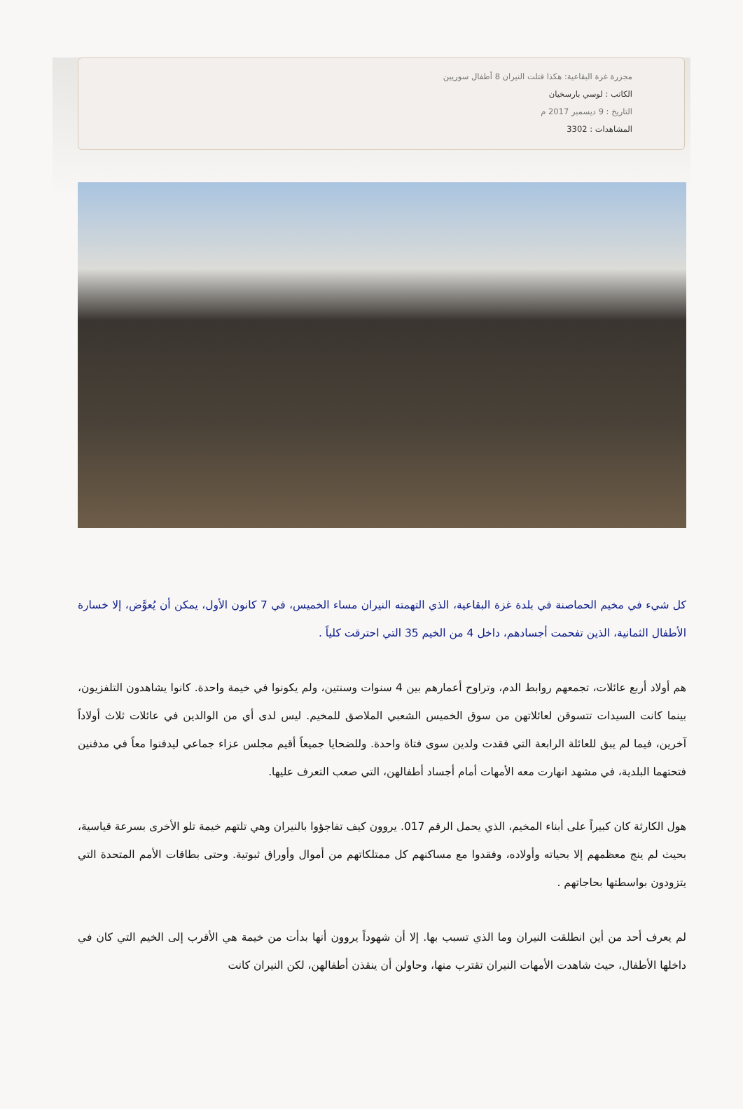مجزرة غزة البقاعية: هكذا قتلت النيران 8 أطفال سوريين
الكاتب : لوسي بارسخيان
التاريخ : 9 ديسمبر 2017 م
المشاهدات : 3302
كل شيء في مخيم الحماصنة في بلدة غزة البقاعية، الذي التهمته النيران مساء الخميس، في 7 كانون الأول، يمكن أن يُعوَّض، إلا خسارة الأطفال الثمانية، الذين تفحمت أجسادهم، داخل 4 من الخيم 35 التي احترقت كلياً .
هم أولاد أربع عائلات، تجمعهم روابط الدم، وتراوح أعمارهم بين 4 سنوات وسنتين، ولم يكونوا في خيمة واحدة. كانوا يشاهدون التلفزيون، بينما كانت السيدات تتسوقن لعائلاتهن من سوق الخميس الشعبي الملاصق للمخيم. ليس لدى أي من الوالدين في عائلات ثلاث أولاداً آخرين، فيما لم يبق للعائلة الرابعة التي فقدت ولدين سوى فتاة واحدة. وللضحايا جميعاً أقيم مجلس عزاء جماعي ليدفنوا معاً في مدفنين فتحتهما البلدية، في مشهد انهارت معه الأمهات أمام أجساد أطفالهن، التي صعب التعرف عليها.
هول الكارثة كان كبيراً على أبناء المخيم، الذي يحمل الرقم 017. يروون كيف تفاجؤوا بالنيران وهي تلتهم خيمة تلو الأخرى بسرعة قياسية، بحيث لم ينج معظمهم إلا بحياته وأولاده، وفقدوا مع مساكنهم كل ممتلكاتهم من أموال وأوراق ثبوتية. وحتى بطاقات الأمم المتحدة التي يتزودون بواسطتها بحاجاتهم .
لم يعرف أحد من أين انطلقت النيران وما الذي تسبب بها. إلا أن شهوداً يروون أنها بدأت من خيمة هي الأقرب إلى الخيم التي كان في داخلها الأطفال، حيث شاهدت الأمهات النيران تقترب منها، وحاولن أن ينقذن أطفالهن، لكن النيران كانت